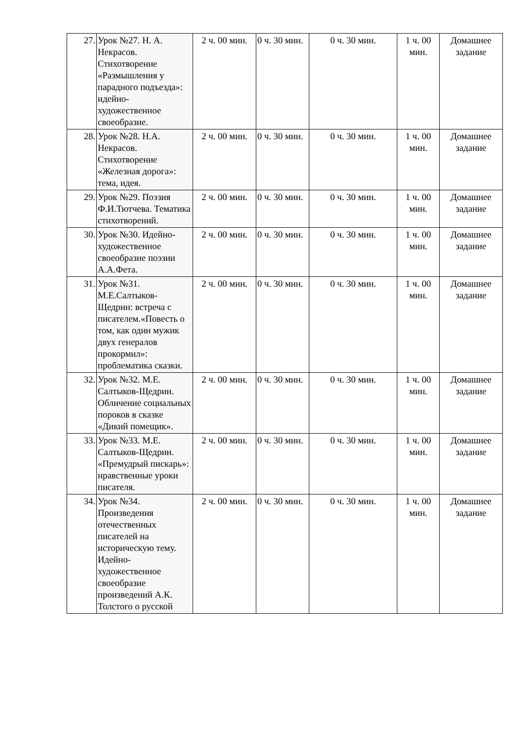| 27. | Урок №27. Н. А. Некрасов. Стихотворение «Размышления у парадного подъезда»: идейно-художественное своеобразие. | 2 ч. 00 мин. | 0 ч. 30 мин. | 0 ч. 30 мин. | 1 ч. 00 мин. | Домашнее задание |
| 28. | Урок №28. Н.А. Некрасов. Стихотворение «Железная дорога»: тема, идея. | 2 ч. 00 мин. | 0 ч. 30 мин. | 0 ч. 30 мин. | 1 ч. 00 мин. | Домашнее задание |
| 29. | Урок №29. Поэзия Ф.И.Тютчева. Тематика стихотворений. | 2 ч. 00 мин. | 0 ч. 30 мин. | 0 ч. 30 мин. | 1 ч. 00 мин. | Домашнее задание |
| 30. | Урок №30. Идейно-художественное своеобразие поэзии А.А.Фета. | 2 ч. 00 мин. | 0 ч. 30 мин. | 0 ч. 30 мин. | 1 ч. 00 мин. | Домашнее задание |
| 31. | Урок №31. М.Е.Салтыков-Щедрин: встреча с писателем.«Повесть о том, как один мужик двух генералов прокормил»: проблематика сказки. | 2 ч. 00 мин. | 0 ч. 30 мин. | 0 ч. 30 мин. | 1 ч. 00 мин. | Домашнее задание |
| 32. | Урок №32. М.Е. Салтыков-Щедрин. Обличение социальных пороков в сказке «Дикий помещик». | 2 ч. 00 мин. | 0 ч. 30 мин. | 0 ч. 30 мин. | 1 ч. 00 мин. | Домашнее задание |
| 33. | Урок №33. М.Е. Салтыков-Щедрин. «Премудрый пискарь»: нравственные уроки писателя. | 2 ч. 00 мин. | 0 ч. 30 мин. | 0 ч. 30 мин. | 1 ч. 00 мин. | Домашнее задание |
| 34. | Урок №34. Произведения отечественных писателей на историческую тему. Идейно-художественное своеобразие произведений А.К. Толстого о русской | 2 ч. 00 мин. | 0 ч. 30 мин. | 0 ч. 30 мин. | 1 ч. 00 мин. | Домашнее задание |